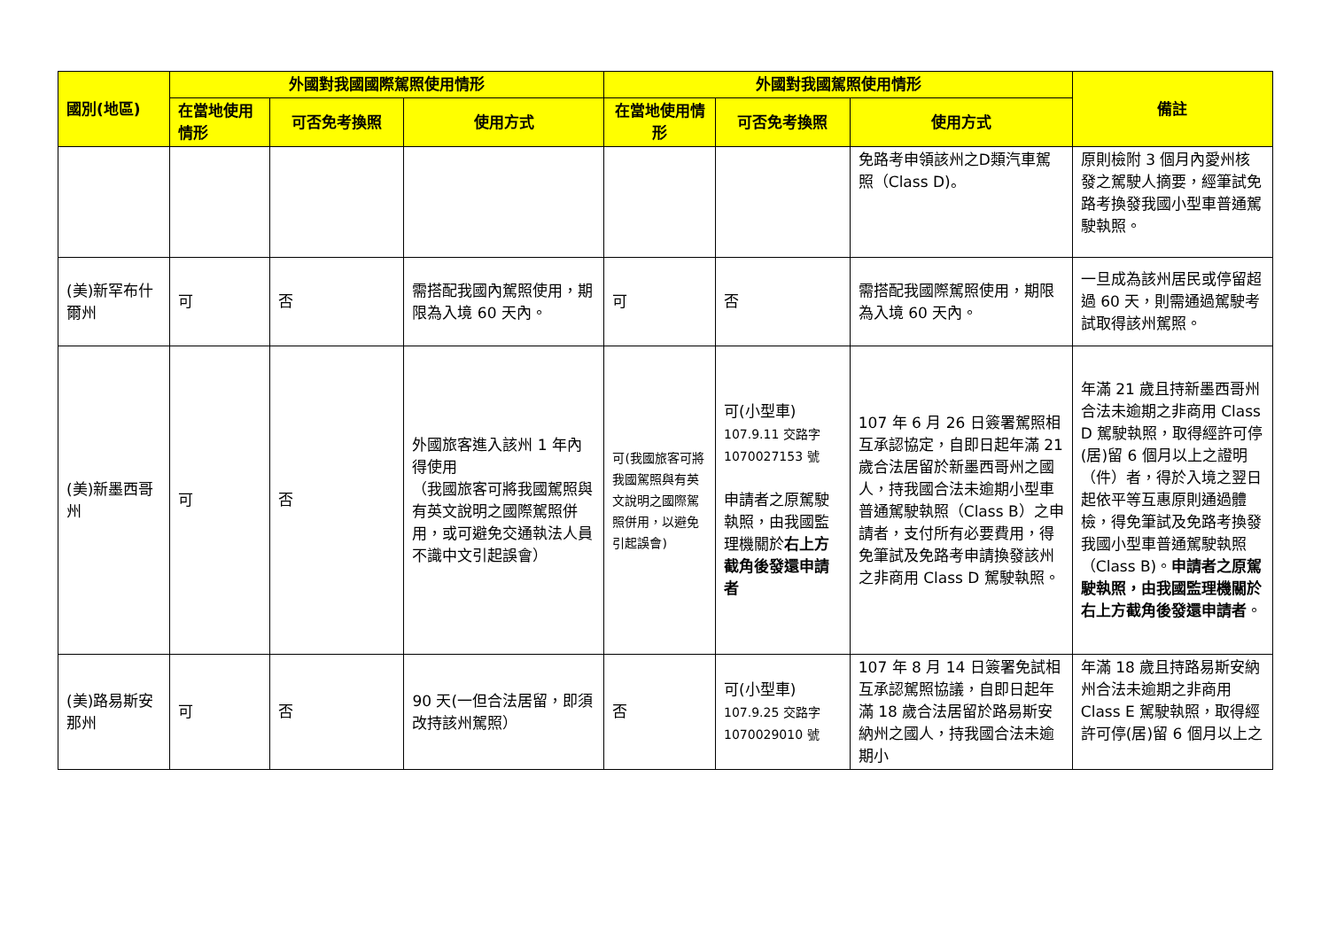| 國別(地區) | 外國對我國國際駕照使用情形 | | | 外國對我國駕照使用情形 | | | 備註 |
| --- | --- | --- | --- | --- | --- | --- | --- |
| | 在當地使用情形 | 可否免考換照 | 使用方式 | 在當地使用情形 | 可否免考換照 | 使用方式 | |
| | | | | | | 免路考申領該州之D類汽車駕照（Class D)。 | 原則檢附 3 個月內愛州核發之駕駛人摘要，經筆試免路考換發我國小型車普通駕駛執照。 |
| (美)新罕布什爾州 | 可 | 否 | 需搭配我國內駕照使用，期限為入境 60 天內。 | 可 | 否 | 需搭配我國際駕照使用，期限為入境 60 天內。 | 一旦成為該州居民或停留超過 60 天，則需通過駕駛考試取得該州駕照。 |
| (美)新墨西哥州 | 可 | 否 | 外國旅客進入該州 1 年內得使用 （我國旅客可將我國駕照與有英文說明之國際駕照併用，或可避免交通執法人員不識中文引起誤會） | 可(我國旅客可將我國駕照與有英文說明之國際駕照併用，以避免引起誤會) | 可(小型車) 107.9.11 交路字1070027153 號 申請者之原駕駛執照，由我國監理機關於 右上方截角後發還申請者 | 107 年 6 月 26 日簽署駕照相互承認協定，自即日起年滿 21 歲合法居留於新墨西哥州之國人，持我國合法未逾期小型車普通駕駛執照（Class B）之申請者，支付所有必要費用，得免筆試及免路考申請換發該州之非商用 Class D 駕駛執照。 | 年滿 21 歲且持新墨西哥州合法未逾期之非商用 Class D 駕駛執照，取得經許可停(居)留 6 個月以上之證明（件）者，得於入境之翌日起依平等互惠原則通過體檢，得免筆試及免路考換發我國小型車普通駕駛執照（Class B)。 申請者之原駕駛執照，由我國監理機關於右上方截角後發還申請者 。 |
| (美)路易斯安那州 | 可 | 否 | 90 天(一但合法居留，即須改持該州駕照） | 否 | 可(小型車) 107.9.25 交路字1070029010 號 | 107 年 8 月 14 日簽署免試相互承認駕照協議，自即日起年滿 18 歲合法居留於路易斯安納州之國人，持我國合法未逾期小 | 年滿 18 歲且持路易斯安納州合法未逾期之非商用 Class E 駕駛執照，取得經許可停(居)留 6 個月以上之 |